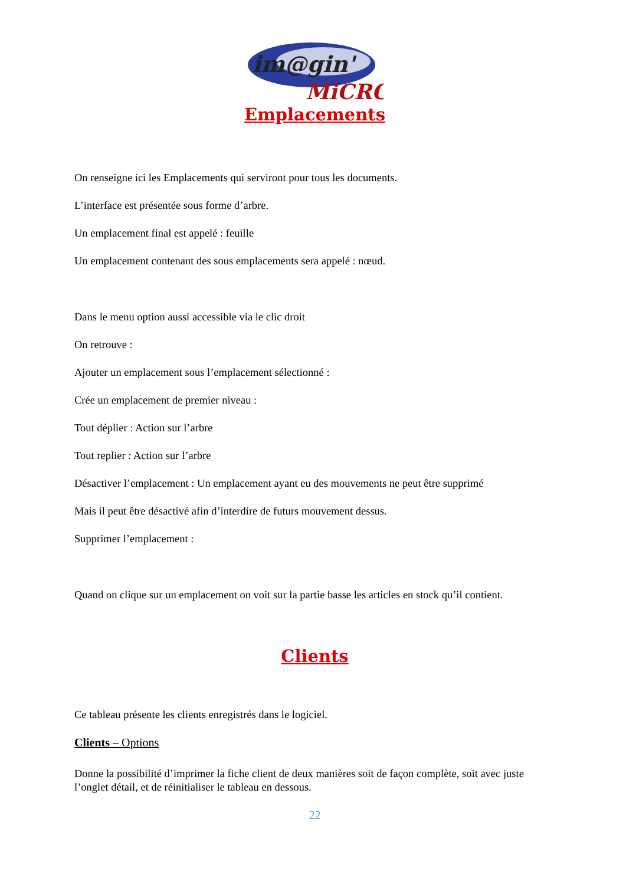im@gin'
MiCRO
Emplacements
On renseigne ici les Emplacements qui serviront pour tous les documents.
L’interface est présentée sous forme d’arbre.
Un emplacement final est appelé : feuille
Un emplacement contenant des sous emplacements sera appelé : nœud.
Dans le menu option aussi accessible via le clic droit
On retrouve :
Ajouter un emplacement sous l’emplacement sélectionné :
Crée un emplacement de premier niveau :
Tout déplier : Action sur l’arbre
Tout replier : Action sur l’arbre
Désactiver l’emplacement : Un emplacement ayant eu des mouvements ne peut être supprimé
Mais il peut être désactivé afin d’interdire de futurs mouvement dessus.
Supprimer l’emplacement :
Quand on clique sur un emplacement on voit sur la partie basse les articles en stock qu’il contient.
Clients
Ce tableau présente les clients enregistrés dans le logiciel.
Clients – Options
Donne la possibilité d’imprimer la fiche client de deux manières soit de façon complète, soit avec juste l’onglet détail, et de réinitialiser le tableau en dessous.
22